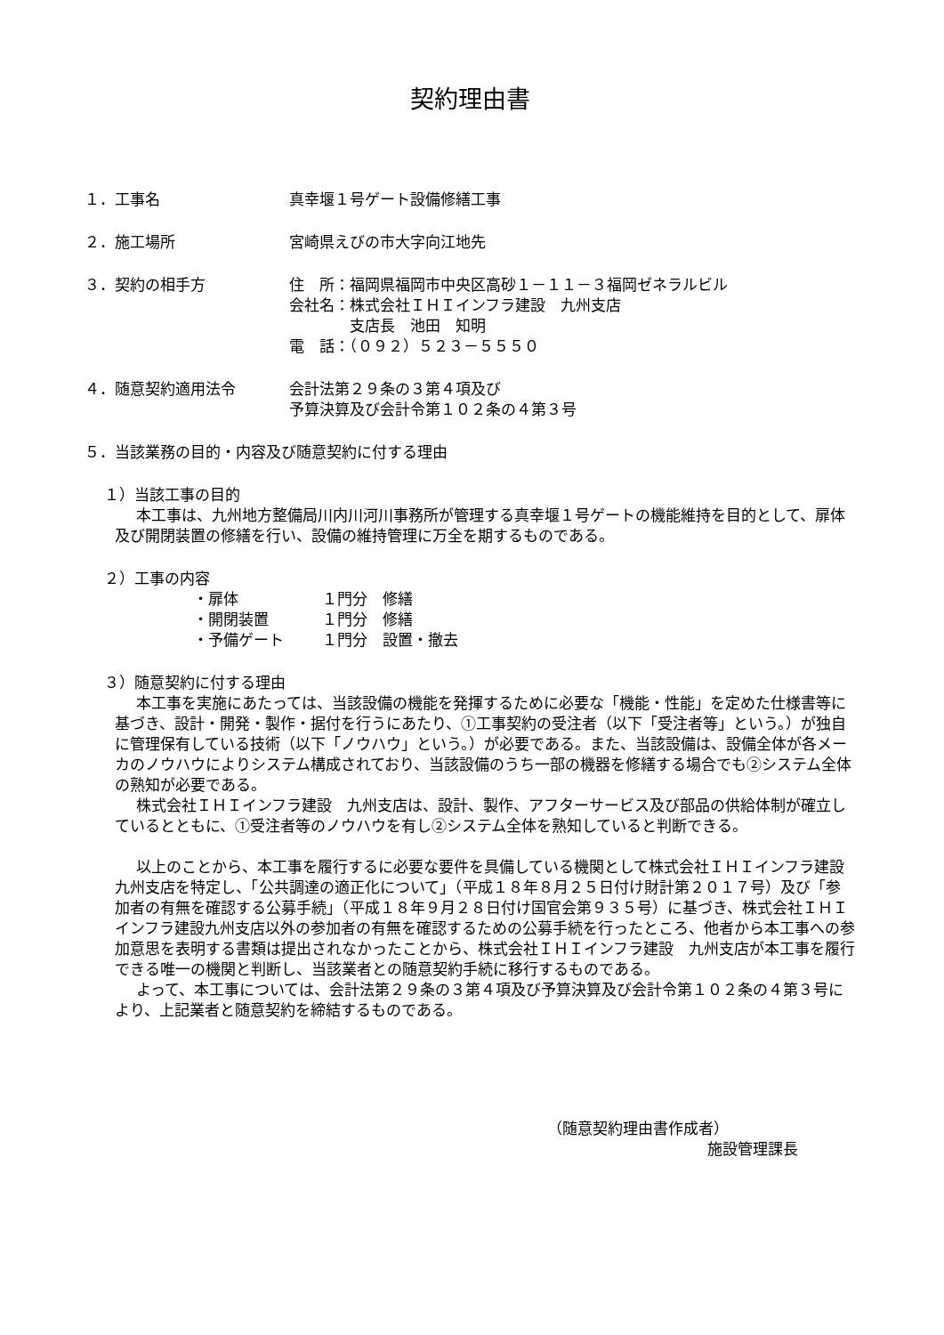契約理由書
１．工事名 真幸堰１号ゲート設備修繕工事
２．施工場所 宮崎県えびの市大字向江地先
３．契約の相手方 住　所：福岡県福岡市中央区高砂１－１１－３福岡ゼネラルビル
会社名：株式会社ＩＨＩインフラ建設　九州支店
　　　　支店長　池田　知明
電　話：（０９２）５２３－５５５０
４．随意契約適用法令 会計法第２９条の３第４項及び
予算決算及び会計令第１０２条の４第３号
５．当該業務の目的・内容及び随意契約に付する理由
１）当該工事の目的
本工事は、九州地方整備局川内川河川事務所が管理する真幸堰１号ゲートの機能維持を目的として、扉体及び開閉装置の修繕を行い、設備の維持管理に万全を期するものである。
２）工事の内容
・扉体 １門分　修繕
・開閉装置 １門分　修繕
・予備ゲート １門分　設置・撤去
３）随意契約に付する理由
本工事を実施にあたっては、当該設備の機能を発揮するために必要な「機能・性能」を定めた仕様書等に基づき、設計・開発・製作・据付を行うにあたり、①工事契約の受注者（以下「受注者等」という。）が独自に管理保有している技術（以下「ノウハウ」という。）が必要である。また、当該設備は、設備全体が各メーカのノウハウによりシステム構成されており、当該設備のうち一部の機器を修繕する場合でも②システム全体の熟知が必要である。
株式会社ＩＨＩインフラ建設　九州支店は、設計、製作、アフターサービス及び部品の供給体制が確立しているとともに、①受注者等のノウハウを有し②システム全体を熟知していると判断できる。
以上のことから、本工事を履行するに必要な要件を具備している機関として株式会社ＩＨＩインフラ建設　九州支店を特定し、「公共調達の適正化について」（平成１８年８月２５日付け財計第２０１７号）及び「参加者の有無を確認する公募手続」（平成１８年９月２８日付け国官会第９３５号）に基づき、株式会社ＩＨＩインフラ建設九州支店以外の参加者の有無を確認するための公募手続を行ったところ、他者から本工事への参加意思を表明する書類は提出されなかったことから、株式会社ＩＨＩインフラ建設　九州支店が本工事を履行できる唯一の機関と判断し、当該業者との随意契約手続に移行するものである。
よって、本工事については、会計法第２９条の３第４項及び予算決算及び会計令第１０２条の４第３号により、上記業者と随意契約を締結するものである。
（随意契約理由書作成者）
施設管理課長